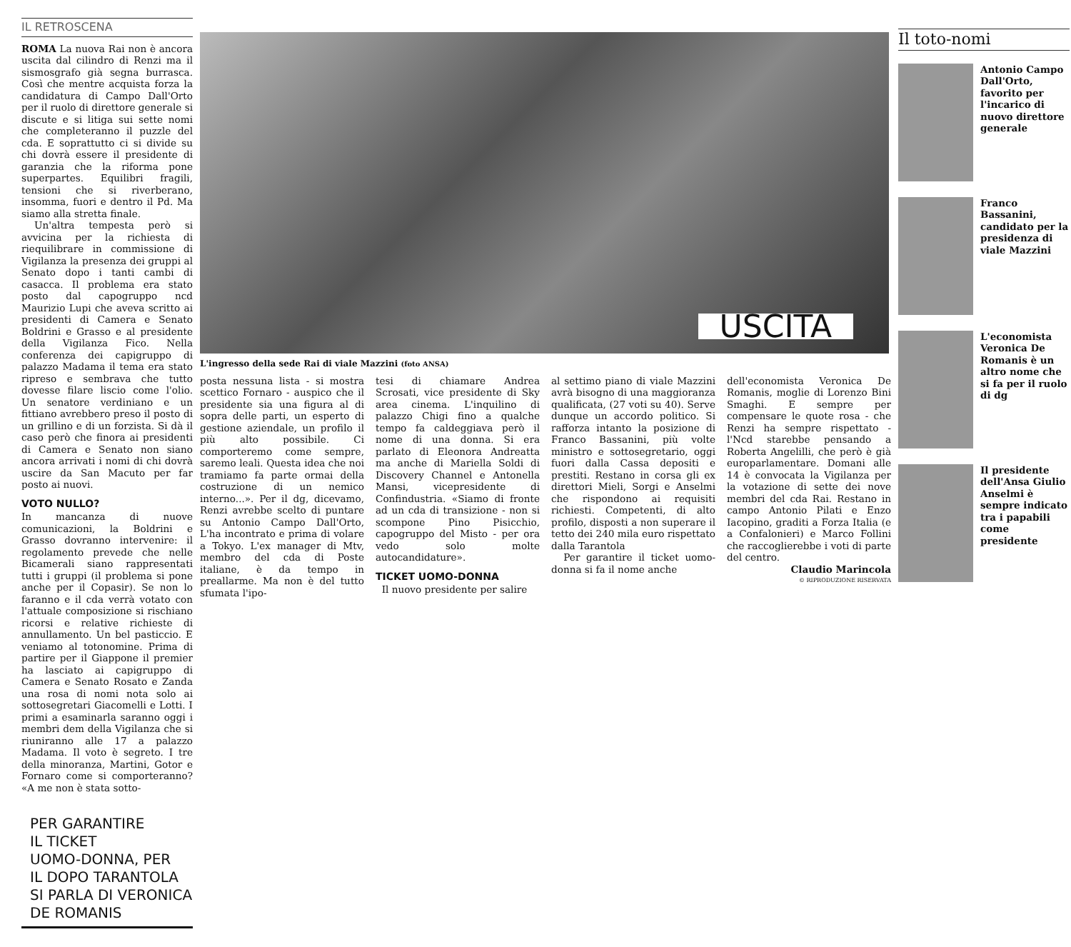IL RETROSCENA
ROMA La nuova Rai non è ancora uscita dal cilindro di Renzi ma il sismosgrafo già segna burrasca. Così che mentre acquista forza la candidatura di Campo Dall'Orto per il ruolo di direttore generale si discute e si litiga sui sette nomi che completeranno il puzzle del cda. E soprattutto ci si divide su chi dovrà essere il presidente di garanzia che la riforma pone superpartes. Equilibri fragili, tensioni che si riverberano, insomma, fuori e dentro il Pd. Ma siamo alla stretta finale.
Un'altra tempesta però si avvicina per la richiesta di riequilibrare in commissione di Vigilanza la presenza dei gruppi al Senato dopo i tanti cambi di casacca. Il problema era stato posto dal capogruppo ncd Maurizio Lupi che aveva scritto ai presidenti di Camera e Senato Boldrini e Grasso e al presidente della Vigilanza Fico. Nella conferenza dei capigruppo di palazzo Madama il tema era stato ripreso e sembrava che tutto dovesse filare liscio come l'olio. Un senatore verdiniano e un fittiano avrebbero preso il posto di un grillino e di un forzista. Si dà il caso però che finora ai presidenti di Camera e Senato non siano ancora arrivati i nomi di chi dovrà uscire da San Macuto per far posto ai nuovi.
VOTO NULLO?
In mancanza di nuove comunicazioni, la Boldrini e Grasso dovranno intervenire: il regolamento prevede che nelle Bicamerali siano rappresentati tutti i gruppi (il problema si pone anche per il Copasir). Se non lo faranno e il cda verrà votato con l'attuale composizione si rischiano ricorsi e relative richieste di annullamento. Un bel pasticcio. E veniamo al totonomine. Prima di partire per il Giappone il premier ha lasciato ai capigruppo di Camera e Senato Rosato e Zanda una rosa di nomi nota solo ai sottosegretari Giacomelli e Lotti. I primi a esaminarla saranno oggi i membri dem della Vigilanza che si riuniranno alle 17 a palazzo Madama. Il voto è segreto. I tre della minoranza, Martini, Gotor e Fornaro come si comporteranno? «A me non è stata sotto-
PER GARANTIRE
IL TICKET
UOMO-DONNA, PER
IL DOPO TARANTOLA
SI PARLA DI VERONICA
DE ROMANIS
USCITA
L'ingresso della sede Rai di viale Mazzini (foto ANSA)
posta nessuna lista - si mostra scettico Fornaro - auspico che il presidente sia una figura al di sopra delle parti, un esperto di gestione aziendale, un profilo il più alto possibile. Ci comporteremo come sempre, saremo leali. Questa idea che noi tramiamo fa parte ormai della costruzione di un nemico interno...». Per il dg, dicevamo, Renzi avrebbe scelto di puntare su Antonio Campo Dall'Orto, L'ha incontrato e prima di volare a Tokyo. L'ex manager di Mtv, membro del cda di Poste italiane, è da tempo in preallarme. Ma non è del tutto sfumata l'ipo-
tesi di chiamare Andrea Scrosati, vice presidente di Sky area cinema. L'inquilino di palazzo Chigi fino a qualche tempo fa caldeggiava però il nome di una donna. Si era parlato di Eleonora Andreatta ma anche di Mariella Soldi di Discovery Channel e Antonella Mansi, vicepresidente di Confindustria. «Siamo di fronte ad un cda di transizione - non si scompone Pino Pisicchio, capogruppo del Misto - per ora vedo solo molte autocandidature».
TICKET UOMO-DONNA
Il nuovo presidente per salire
al settimo piano di viale Mazzini avrà bisogno di una maggioranza qualificata, (27 voti su 40). Serve dunque un accordo politico. Si rafforza intanto la posizione di Franco Bassanini, più volte ministro e sottosegretario, oggi fuori dalla Cassa depositi e prestiti. Restano in corsa gli ex direttori Mieli, Sorgi e Anselmi che rispondono ai requisiti richiesti. Competenti, di alto profilo, disposti a non superare il tetto dei 240 mila euro rispettato dalla Tarantola
Per garantire il ticket uomo-donna si fa il nome anche
dell'economista Veronica De Romanis, moglie di Lorenzo Bini Smaghi. E sempre per compensare le quote rosa - che Renzi ha sempre rispettato - l'Ncd starebbe pensando a Roberta Angelilli, che però è già europarlamentare. Domani alle 14 è convocata la Vigilanza per la votazione di sette dei nove membri del cda Rai. Restano in campo Antonio Pilati e Enzo Iacopino, graditi a Forza Italia (e a Confalonieri) e Marco Follini che raccoglierebbe i voti di parte del centro.
Claudio Marincola
© RIPRODUZIONE RISERVATA
Il toto-nomi
Antonio Campo Dall'Orto, favorito per l'incarico di nuovo direttore generale
Franco Bassanini, candidato per la presidenza di viale Mazzini
L'economista Veronica De Romanis è un altro nome che si fa per il ruolo di dg
Il presidente dell'Ansa Giulio Anselmi è sempre indicato tra i papabili come presidente